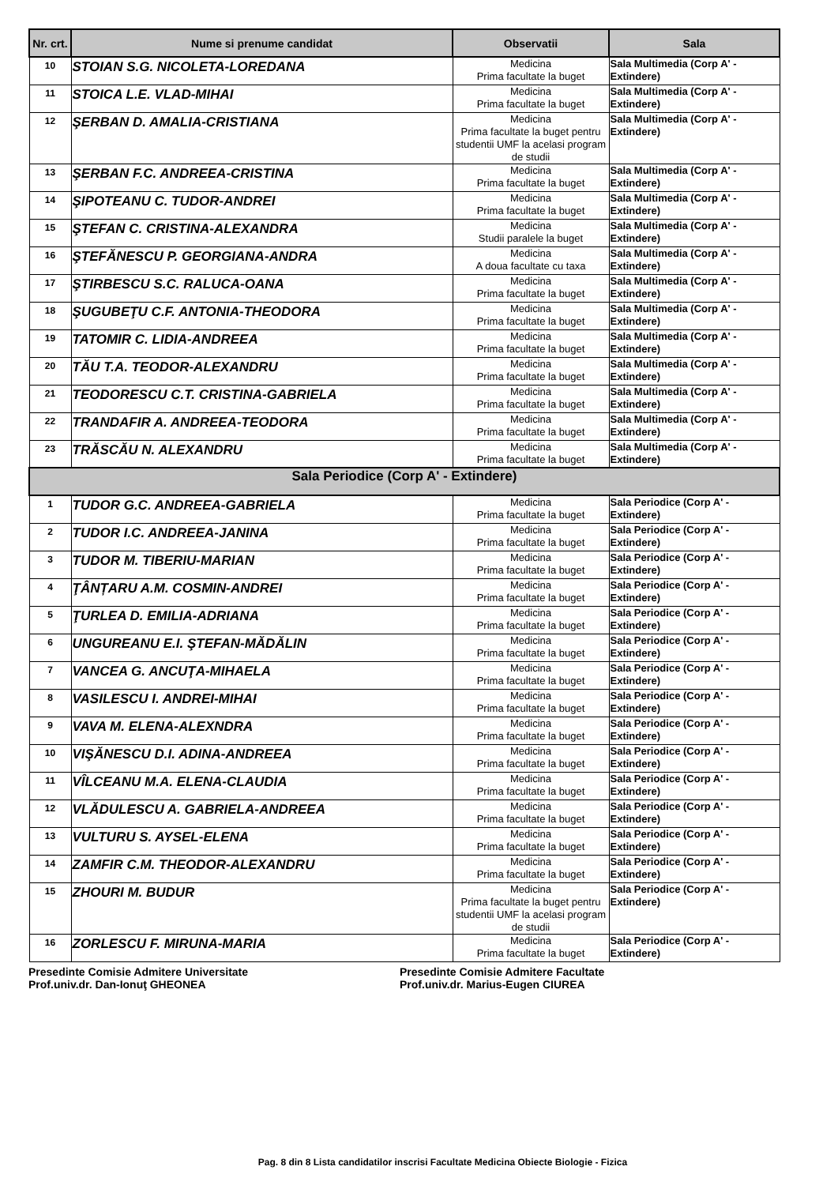| Nr. crt. | Nume si prenume candidat | Observatii | Sala |
| --- | --- | --- | --- |
| 10 | STOIAN S.G. NICOLETA-LOREDANA | Medicina Prima facultate la buget | Sala Multimedia (Corp A' - Extindere) |
| 11 | STOICA L.E. VLAD-MIHAI | Medicina Prima facultate la buget | Sala Multimedia (Corp A' - Extindere) |
| 12 | ŞERBAN D. AMALIA-CRISTIANA | Medicina Prima facultate la buget pentru studentii UMF la acelasi program de studii | Sala Multimedia (Corp A' - Extindere) |
| 13 | ŞERBAN F.C. ANDREEA-CRISTINA | Medicina Prima facultate la buget | Sala Multimedia (Corp A' - Extindere) |
| 14 | ŞIPOTEANU C. TUDOR-ANDREI | Medicina Prima facultate la buget | Sala Multimedia (Corp A' - Extindere) |
| 15 | ŞTEFAN C. CRISTINA-ALEXANDRA | Medicina Studii paralele la buget | Sala Multimedia (Corp A' - Extindere) |
| 16 | ŞTEFĂNESCU P. GEORGIANA-ANDRA | Medicina A doua facultate cu taxa | Sala Multimedia (Corp A' - Extindere) |
| 17 | ŞTIRBESCU S.C. RALUCA-OANA | Medicina Prima facultate la buget | Sala Multimedia (Corp A' - Extindere) |
| 18 | ŞUGUBEŢU C.F. ANTONIA-THEODORA | Medicina Prima facultate la buget | Sala Multimedia (Corp A' - Extindere) |
| 19 | TATOMIR C. LIDIA-ANDREEA | Medicina Prima facultate la buget | Sala Multimedia (Corp A' - Extindere) |
| 20 | TĂU T.A. TEODOR-ALEXANDRU | Medicina Prima facultate la buget | Sala Multimedia (Corp A' - Extindere) |
| 21 | TEODORESCU C.T. CRISTINA-GABRIELA | Medicina Prima facultate la buget | Sala Multimedia (Corp A' - Extindere) |
| 22 | TRANDAFIR A. ANDREEA-TEODORA | Medicina Prima facultate la buget | Sala Multimedia (Corp A' - Extindere) |
| 23 | TRĂSCĂU N. ALEXANDRU | Medicina Prima facultate la buget | Sala Multimedia (Corp A' - Extindere) |
| Sala Periodice (Corp A' - Extindere) | | | |
| 1 | TUDOR G.C. ANDREEA-GABRIELA | Medicina Prima facultate la buget | Sala Periodice (Corp A' - Extindere) |
| 2 | TUDOR I.C. ANDREEA-JANINA | Medicina Prima facultate la buget | Sala Periodice (Corp A' - Extindere) |
| 3 | TUDOR M. TIBERIU-MARIAN | Medicina Prima facultate la buget | Sala Periodice (Corp A' - Extindere) |
| 4 | ŢÂNȚARU A.M. COSMIN-ANDREI | Medicina Prima facultate la buget | Sala Periodice (Corp A' - Extindere) |
| 5 | ŢURLEA D. EMILIA-ADRIANA | Medicina Prima facultate la buget | Sala Periodice (Corp A' - Extindere) |
| 6 | UNGUREANU E.I. ŞTEFAN-MĂDĂLIN | Medicina Prima facultate la buget | Sala Periodice (Corp A' - Extindere) |
| 7 | VANCEA G. ANCUŢA-MIHAELA | Medicina Prima facultate la buget | Sala Periodice (Corp A' - Extindere) |
| 8 | VASILESCU I. ANDREI-MIHAI | Medicina Prima facultate la buget | Sala Periodice (Corp A' - Extindere) |
| 9 | VAVA M. ELENA-ALEXNDRA | Medicina Prima facultate la buget | Sala Periodice (Corp A' - Extindere) |
| 10 | VIŞĂNESCU D.I. ADINA-ANDREEA | Medicina Prima facultate la buget | Sala Periodice (Corp A' - Extindere) |
| 11 | VÎLCEANU M.A. ELENA-CLAUDIA | Medicina Prima facultate la buget | Sala Periodice (Corp A' - Extindere) |
| 12 | VLĂDULESCU A. GABRIELA-ANDREEA | Medicina Prima facultate la buget | Sala Periodice (Corp A' - Extindere) |
| 13 | VULTURU S. AYSEL-ELENA | Medicina Prima facultate la buget | Sala Periodice (Corp A' - Extindere) |
| 14 | ZAMFIR C.M. THEODOR-ALEXANDRU | Medicina Prima facultate la buget | Sala Periodice (Corp A' - Extindere) |
| 15 | ZHOURI M. BUDUR | Medicina Prima facultate la buget pentru studentii UMF la acelasi program de studii | Sala Periodice (Corp A' - Extindere) |
| 16 | ZORLESCU F. MIRUNA-MARIA | Medicina Prima facultate la buget | Sala Periodice (Corp A' - Extindere) |
Presedinte Comisie Admitere Universitate
Prof.univ.dr. Dan-Ionuţ GHEONEA
Presedinte Comisie Admitere Facultate
Prof.univ.dr. Marius-Eugen CIUREA
Pag. 8 din 8 Lista candidatilor inscrisi Facultate Medicina Obiecte Biologie - Fizica